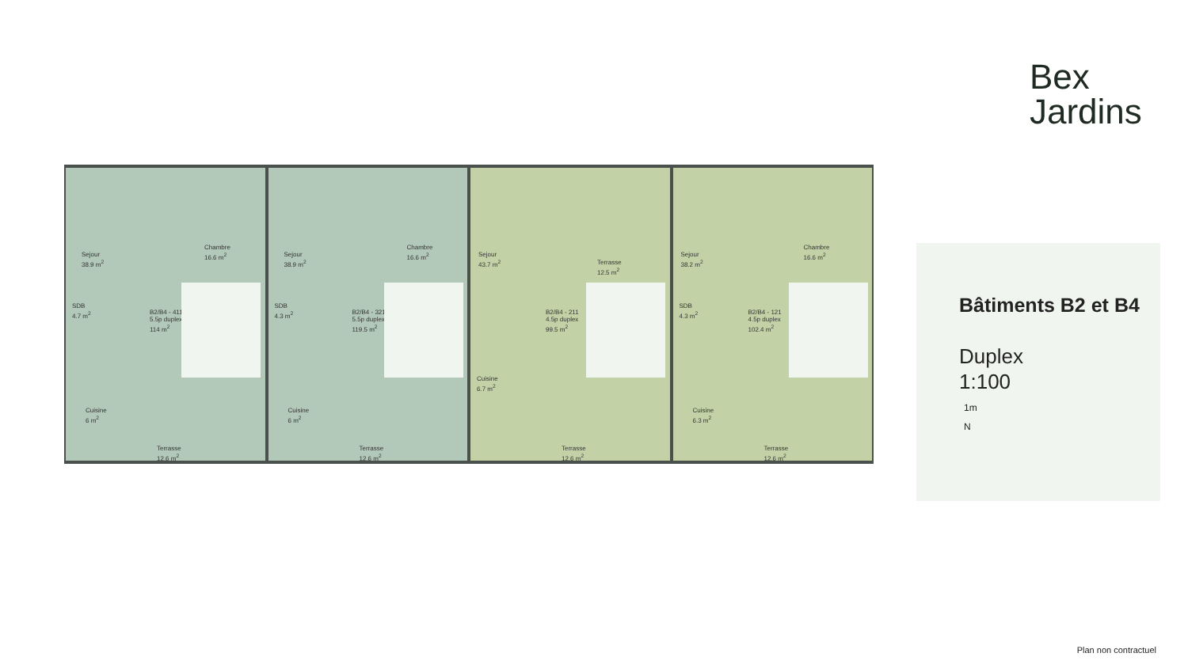Bex
Jardins
Sejour
38.9 m<sup>2</sup>
Chambre
16.6 m<sup>2</sup>
SDB
4.7 m<sup>2</sup> B2/B4 - 411
5.5p duplex
114 m<sup>2</sup>
Cuisine
6 m<sup>2</sup>
Terrasse
12.6 m<sup>2</sup>
Sejour
38.9 m<sup>2</sup>
Chambre
16.6 m<sup>2</sup>
SDB
4.3 m<sup>2</sup> B2/B4 - 321
5.5p duplex
119.5 m<sup>2</sup>
Cuisine
6 m<sup>2</sup>
Terrasse
12.6 m<sup>2</sup>
Sejour
43.7 m<sup>2</sup> Terrasse
12.5 m<sup>2</sup>
B2/B4 - 211
4.5p duplex
99.5 m<sup>2</sup>
Cuisine
6.7 m<sup>2</sup>
Terrasse
12.6 m<sup>2</sup>
Sejour
38.2 m<sup>2</sup>
Chambre
16.6 m<sup>2</sup>
SDB
4.3 m<sup>2</sup> B2/B4 - 121
4.5p duplex
102.4 m<sup>2</sup>
Cuisine
6.3 m<sup>2</sup>
Terrasse
12.6 m<sup>2</sup>
Bâtiments B2 et B4
Duplex
1:100
1m
N
Plan non contractuel